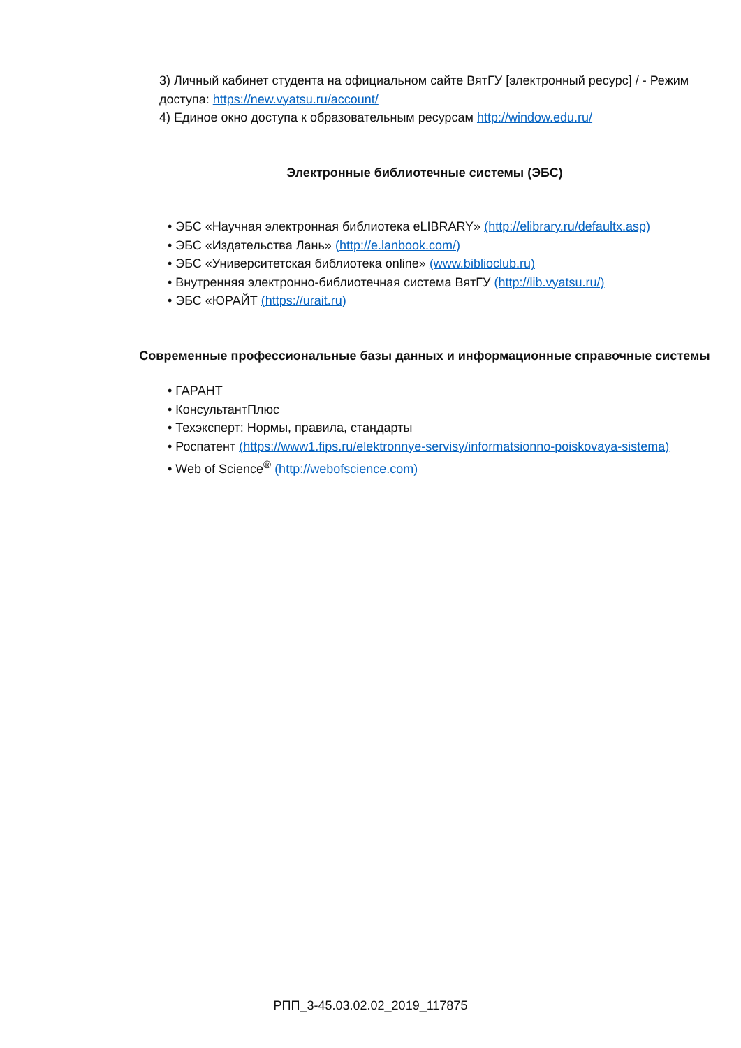3) Личный кабинет студента на официальном сайте ВятГУ [электронный ресурс] / - Режим доступа: https://new.vyatsu.ru/account/
4) Единое окно доступа к образовательным ресурсам http://window.edu.ru/
Электронные библиотечные системы (ЭБС)
• ЭБС «Научная электронная библиотека eLIBRARY» (http://elibrary.ru/defaultx.asp)
• ЭБС «Издательства Лань» (http://e.lanbook.com/)
• ЭБС «Университетская библиотека online» (www.biblioclub.ru)
• Внутренняя электронно-библиотечная система ВятГУ (http://lib.vyatsu.ru/)
• ЭБС «ЮРАЙТ (https://urait.ru)
Современные профессиональные базы данных и информационные справочные системы
• ГАРАНТ
• КонсультантПлюс
• Техэксперт: Нормы, правила, стандарты
• Роспатент (https://www1.fips.ru/elektronnye-servisy/informatsionno-poiskovaya-sistema)
• Web of Science<sup>®</sup> (http://webofscience.com)
РПП_3-45.03.02.02_2019_117875